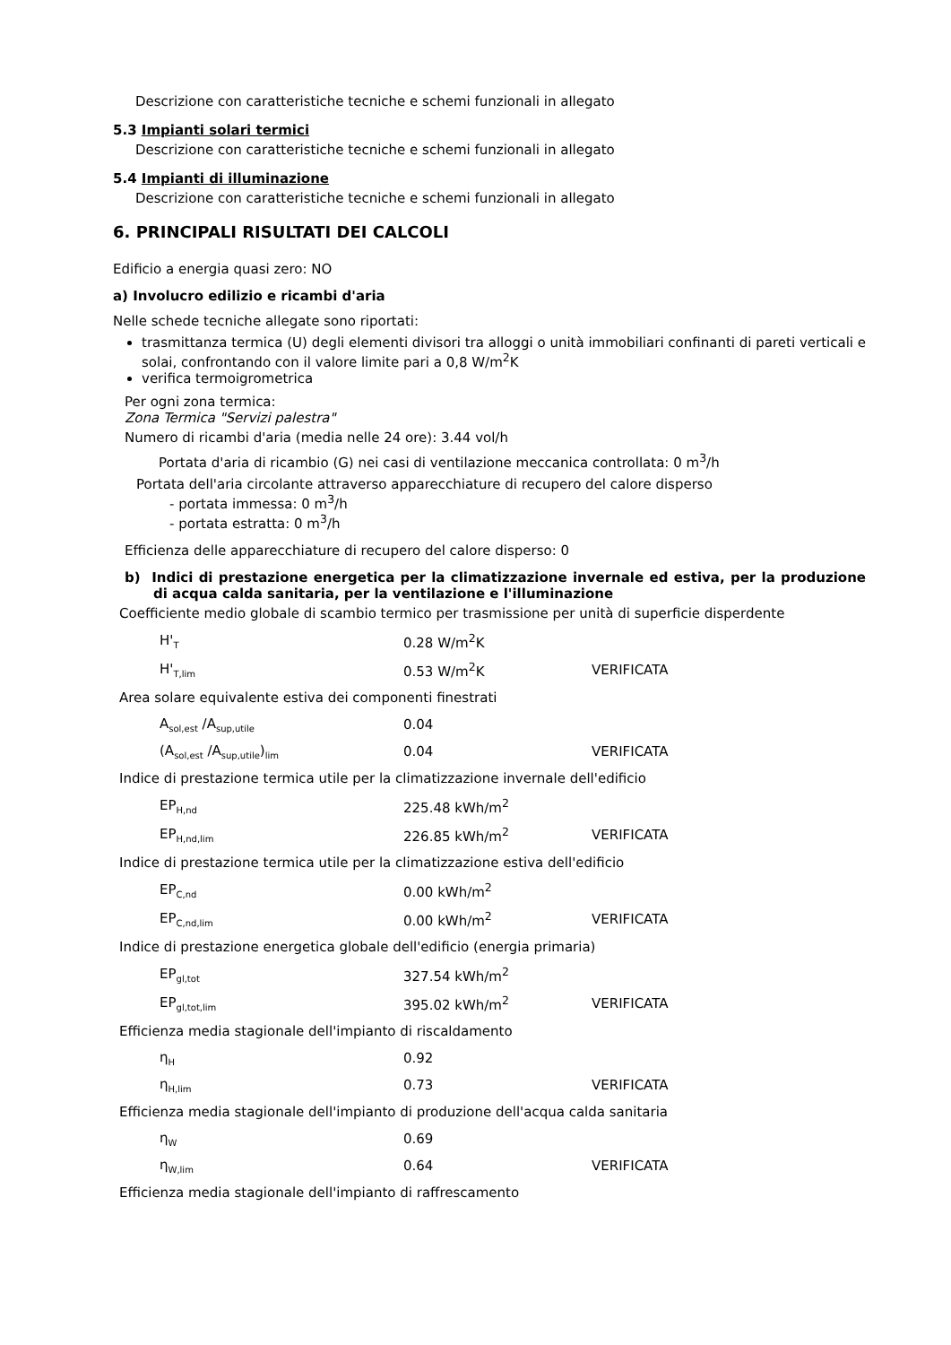Descrizione con caratteristiche tecniche e schemi funzionali in allegato
5.3 Impianti solari termici
Descrizione con caratteristiche tecniche e schemi funzionali in allegato
5.4 Impianti di illuminazione
Descrizione con caratteristiche tecniche e schemi funzionali in allegato
6. PRINCIPALI RISULTATI DEI CALCOLI
Edificio a energia quasi zero: NO
a) Involucro edilizio e ricambi d'aria
Nelle schede tecniche allegate sono riportati:
trasmittanza termica (U) degli elementi divisori tra alloggi o unità immobiliari confinanti di pareti verticali e solai, confrontando con il valore limite pari a 0,8 W/m<sup>2</sup>K
verifica termoigrometrica
Per ogni zona termica:
Zona Termica "Servizi palestra"
Numero di ricambi d'aria (media nelle 24 ore): 3.44 vol/h
Portata d'aria di ricambio (G) nei casi di ventilazione meccanica controllata: 0 m<sup>3</sup>/h
Portata dell'aria circolante attraverso apparecchiature di recupero del calore disperso
- portata immessa: 0 m<sup>3</sup>/h
- portata estratta: 0 m<sup>3</sup>/h
Efficienza delle apparecchiature di recupero del calore disperso: 0
b) Indici di prestazione energetica per la climatizzazione invernale ed estiva, per la produzione di acqua calda sanitaria, per la ventilazione e l'illuminazione
Coefficiente medio globale di scambio termico per trasmissione per unità di superficie disperdente
| H'<sub>T</sub> | 0.28 W/m<sup>2</sup>K | |
| H'<sub>T,lim</sub> | 0.53 W/m<sup>2</sup>K | VERIFICATA |
Area solare equivalente estiva dei componenti finestrati
| A<sub>sol,est</sub> /A<sub>sup,utile</sub> | 0.04 | |
| (A<sub>sol,est</sub> /A<sub>sup,utile</sub>)<sub>lim</sub> | 0.04 | VERIFICATA |
Indice di prestazione termica utile per la climatizzazione invernale dell'edificio
| EP<sub>H,nd</sub> | 225.48 kWh/m<sup>2</sup> | |
| EP<sub>H,nd,lim</sub> | 226.85 kWh/m<sup>2</sup> | VERIFICATA |
Indice di prestazione termica utile per la climatizzazione estiva dell'edificio
| EP<sub>C,nd</sub> | 0.00 kWh/m<sup>2</sup> | |
| EP<sub>C,nd,lim</sub> | 0.00 kWh/m<sup>2</sup> | VERIFICATA |
Indice di prestazione energetica globale dell'edificio (energia primaria)
| EP<sub>gl,tot</sub> | 327.54 kWh/m<sup>2</sup> | |
| EP<sub>gl,tot,lim</sub> | 395.02 kWh/m<sup>2</sup> | VERIFICATA |
Efficienza media stagionale dell'impianto di riscaldamento
| η<sub>H</sub> | 0.92 | |
| η<sub>H,lim</sub> | 0.73 | VERIFICATA |
Efficienza media stagionale dell'impianto di produzione dell'acqua calda sanitaria
| η<sub>W</sub> | 0.69 | |
| η<sub>W,lim</sub> | 0.64 | VERIFICATA |
Efficienza media stagionale dell'impianto di raffrescamento